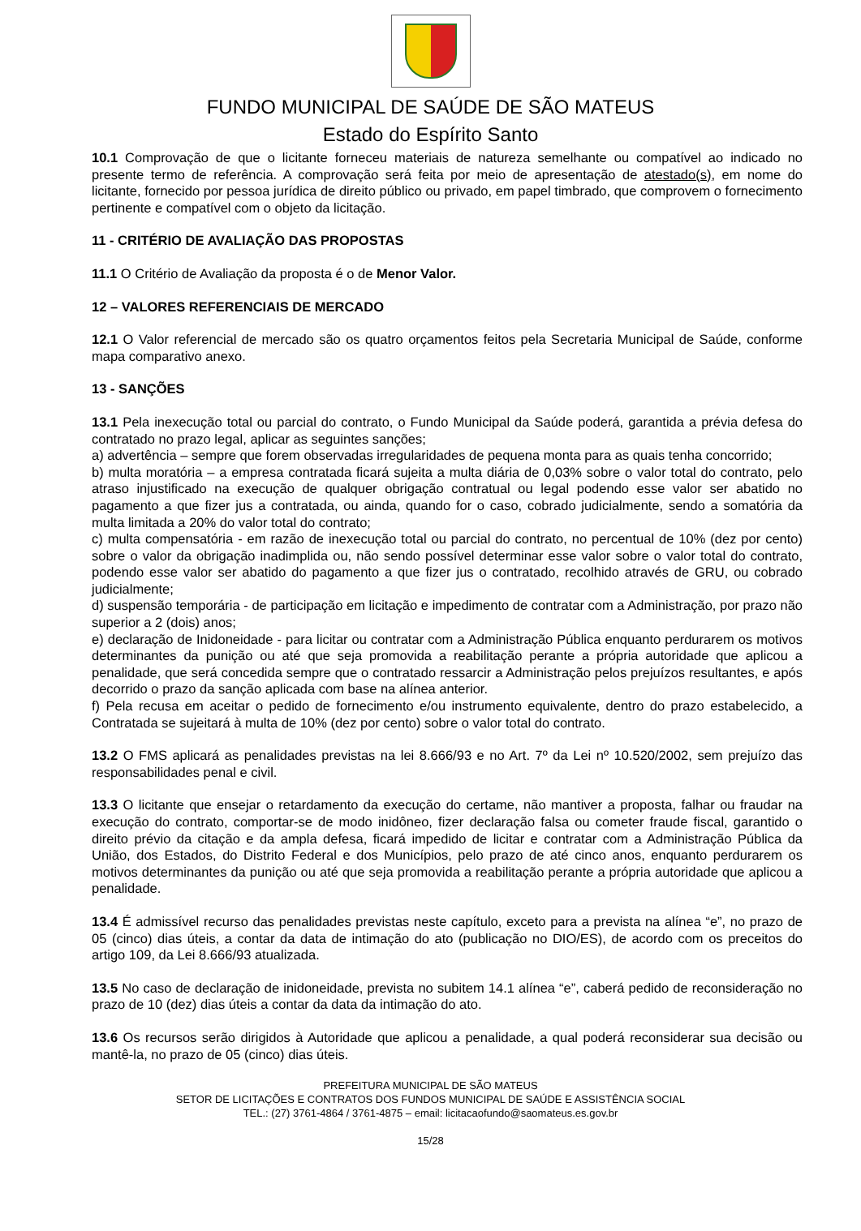FUNDO MUNICIPAL DE SAÚDE DE SÃO MATEUS
Estado do Espírito Santo
10.1 Comprovação de que o licitante forneceu materiais de natureza semelhante ou compatível ao indicado no presente termo de referência. A comprovação será feita por meio de apresentação de atestado(s), em nome do licitante, fornecido por pessoa jurídica de direito público ou privado, em papel timbrado, que comprovem o fornecimento pertinente e compatível com o objeto da licitação.
11 - CRITÉRIO DE AVALIAÇÃO DAS PROPOSTAS
11.1 O Critério de Avaliação da proposta é o de Menor Valor.
12 – VALORES REFERENCIAIS DE MERCADO
12.1 O Valor referencial de mercado são os quatro orçamentos feitos pela Secretaria Municipal de Saúde, conforme mapa comparativo anexo.
13 - SANÇÕES
13.1 Pela inexecução total ou parcial do contrato, o Fundo Municipal da Saúde poderá, garantida a prévia defesa do contratado no prazo legal, aplicar as seguintes sanções;
a) advertência – sempre que forem observadas irregularidades de pequena monta para as quais tenha concorrido;
b) multa moratória – a empresa contratada ficará sujeita a multa diária de 0,03% sobre o valor total do contrato, pelo atraso injustificado na execução de qualquer obrigação contratual ou legal podendo esse valor ser abatido no pagamento a que fizer jus a contratada, ou ainda, quando for o caso, cobrado judicialmente, sendo a somatória da multa limitada a 20% do valor total do contrato;
c) multa compensatória - em razão de inexecução total ou parcial do contrato, no percentual de 10% (dez por cento) sobre o valor da obrigação inadimplida ou, não sendo possível determinar esse valor sobre o valor total do contrato, podendo esse valor ser abatido do pagamento a que fizer jus o contratado, recolhido através de GRU, ou cobrado judicialmente;
d) suspensão temporária - de participação em licitação e impedimento de contratar com a Administração, por prazo não superior a 2 (dois) anos;
e) declaração de Inidoneidade - para licitar ou contratar com a Administração Pública enquanto perdurarem os motivos determinantes da punição ou até que seja promovida a reabilitação perante a própria autoridade que aplicou a penalidade, que será concedida sempre que o contratado ressarcir a Administração pelos prejuízos resultantes, e após decorrido o prazo da sanção aplicada com base na alínea anterior.
f) Pela recusa em aceitar o pedido de fornecimento e/ou instrumento equivalente, dentro do prazo estabelecido, a Contratada se sujeitará à multa de 10% (dez por cento) sobre o valor total do contrato.
13.2 O FMS aplicará as penalidades previstas na lei 8.666/93 e no Art. 7º da Lei nº 10.520/2002, sem prejuízo das responsabilidades penal e civil.
13.3 O licitante que ensejar o retardamento da execução do certame, não mantiver a proposta, falhar ou fraudar na execução do contrato, comportar-se de modo inidôneo, fizer declaração falsa ou cometer fraude fiscal, garantido o direito prévio da citação e da ampla defesa, ficará impedido de licitar e contratar com a Administração Pública da União, dos Estados, do Distrito Federal e dos Municípios, pelo prazo de até cinco anos, enquanto perdurarem os motivos determinantes da punição ou até que seja promovida a reabilitação perante a própria autoridade que aplicou a penalidade.
13.4 É admissível recurso das penalidades previstas neste capítulo, exceto para a prevista na alínea “e”, no prazo de 05 (cinco) dias úteis, a contar da data de intimação do ato (publicação no DIO/ES), de acordo com os preceitos do artigo 109, da Lei 8.666/93 atualizada.
13.5 No caso de declaração de inidoneidade, prevista no subitem 14.1 alínea “e”, caberá pedido de reconsideração no prazo de 10 (dez) dias úteis a contar da data da intimação do ato.
13.6 Os recursos serão dirigidos à Autoridade que aplicou a penalidade, a qual poderá reconsiderar sua decisão ou mantê-la, no prazo de 05 (cinco) dias úteis.
PREFEITURA MUNICIPAL DE SÃO MATEUS
SETOR DE LICITAÇÕES E CONTRATOS DOS FUNDOS MUNICIPAL DE SAÚDE E ASSISTÊNCIA SOCIAL
TEL.: (27) 3761-4864 / 3761-4875 – email: licitacaofundo@saomateus.es.gov.br
15/28